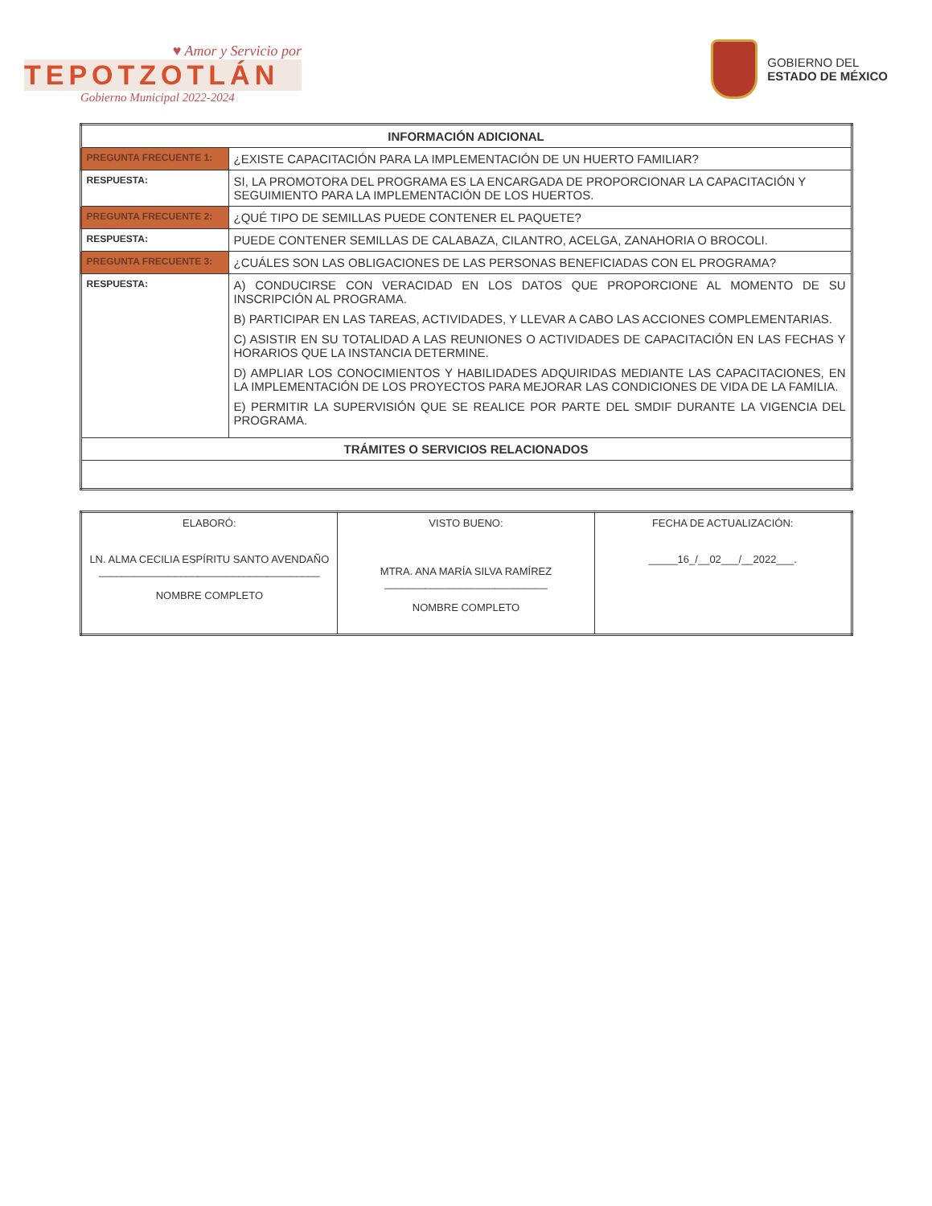♥ Amor y Servicio por
TEPOTZOTLÁN
Gobierno Municipal 2022-2024
GOBIERNO DEL
ESTADO DE MÉXICO
| INFORMACIÓN ADICIONAL | |
| --- | --- |
| PREGUNTA FRECUENTE 1: | ¿EXISTE CAPACITACIÓN PARA LA IMPLEMENTACIÓN DE UN HUERTO FAMILIAR? |
| RESPUESTA: | SI, LA PROMOTORA DEL PROGRAMA ES LA ENCARGADA DE PROPORCIONAR LA CAPACITACIÓN Y SEGUIMIENTO PARA LA IMPLEMENTACIÓN DE LOS HUERTOS. |
| PREGUNTA FRECUENTE 2: | ¿QUÉ TIPO DE SEMILLAS PUEDE CONTENER EL PAQUETE? |
| RESPUESTA: | PUEDE CONTENER SEMILLAS DE CALABAZA, CILANTRO, ACELGA, ZANAHORIA O BROCOLI. |
| PREGUNTA FRECUENTE 3: | ¿CUÁLES SON LAS OBLIGACIONES DE LAS PERSONAS BENEFICIADAS CON EL PROGRAMA? |
| RESPUESTA: | A) CONDUCIRSE CON VERACIDAD EN LOS DATOS QUE PROPORCIONE AL MOMENTO DE SU INSCRIPCIÓN AL PROGRAMA. B) PARTICIPAR EN LAS TAREAS, ACTIVIDADES, Y LLEVAR A CABO LAS ACCIONES COMPLEMENTARIAS. C) ASISTIR EN SU TOTALIDAD A LAS REUNIONES O ACTIVIDADES DE CAPACITACIÓN EN LAS FECHAS Y HORARIOS QUE LA INSTANCIA DETERMINE. D) AMPLIAR LOS CONOCIMIENTOS Y HABILIDADES ADQUIRIDAS MEDIANTE LAS CAPACITACIONES, EN LA IMPLEMENTACIÓN DE LOS PROYECTOS PARA MEJORAR LAS CONDICIONES DE VIDA DE LA FAMILIA. E) PERMITIR LA SUPERVISIÓN QUE SE REALICE POR PARTE DEL SMDIF DURANTE LA VIGENCIA DEL PROGRAMA. |
| TRÁMITES O SERVICIOS RELACIONADOS | |
| ELABORÓ: LN. ALMA CECILIA ESPÍRITU SANTO AVENDAÑO ______________________________________ NOMBRE COMPLETO | VISTO BUENO: MTRA. ANA MARÍA SILVA RAMÍREZ ____________________________ NOMBRE COMPLETO | FECHA DE ACTUALIZACIÓN: _____16_/__02___/__2022___. |